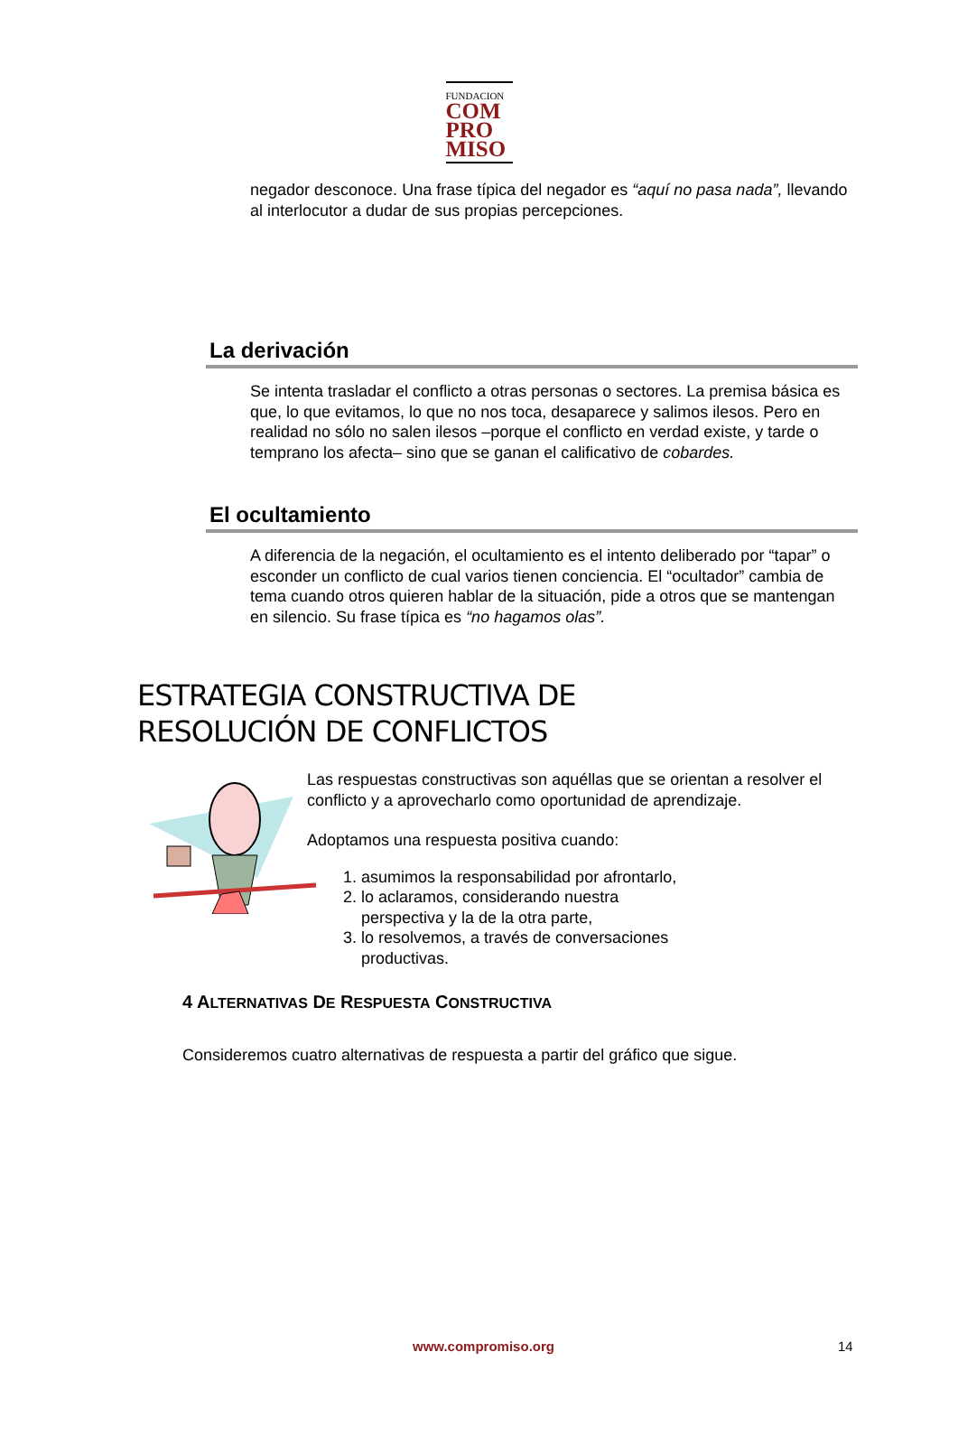FUNDACION
COM
PRO
MISO
negador desconoce. Una frase típica del negador es “aquí no pasa nada”, llevando al interlocutor a dudar de sus propias percepciones.
La derivación
Se intenta trasladar el conflicto a otras personas o sectores. La premisa básica es que, lo que evitamos, lo que no nos toca, desaparece y salimos ilesos. Pero en realidad no sólo no salen ilesos –porque el conflicto en verdad existe, y tarde o temprano los afecta– sino que se ganan el calificativo de cobardes.
El ocultamiento
A diferencia de la negación, el ocultamiento es el intento deliberado por “tapar” o esconder un conflicto de cual varios tienen conciencia. El “ocultador” cambia de tema cuando otros quieren hablar de la situación, pide a otros que se mantengan en silencio. Su frase típica es “no hagamos olas”.
ESTRATEGIA CONSTRUCTIVA DE
RESOLUCIÓN DE CONFLICTOS
Las respuestas constructivas son aquéllas que se orientan a resolver el conflicto y a aprovecharlo como oportunidad de aprendizaje.
Adoptamos una respuesta positiva cuando:
1. asumimos la responsabilidad por afrontarlo,
2. lo aclaramos, considerando nuestra perspectiva y la de la otra parte,
3. lo resolvemos, a través de conversaciones productivas.
4 ALTERNATIVAS DE RESPUESTA CONSTRUCTIVA
Consideremos cuatro alternativas de respuesta a partir del gráfico que sigue.
www.compromiso.org 14